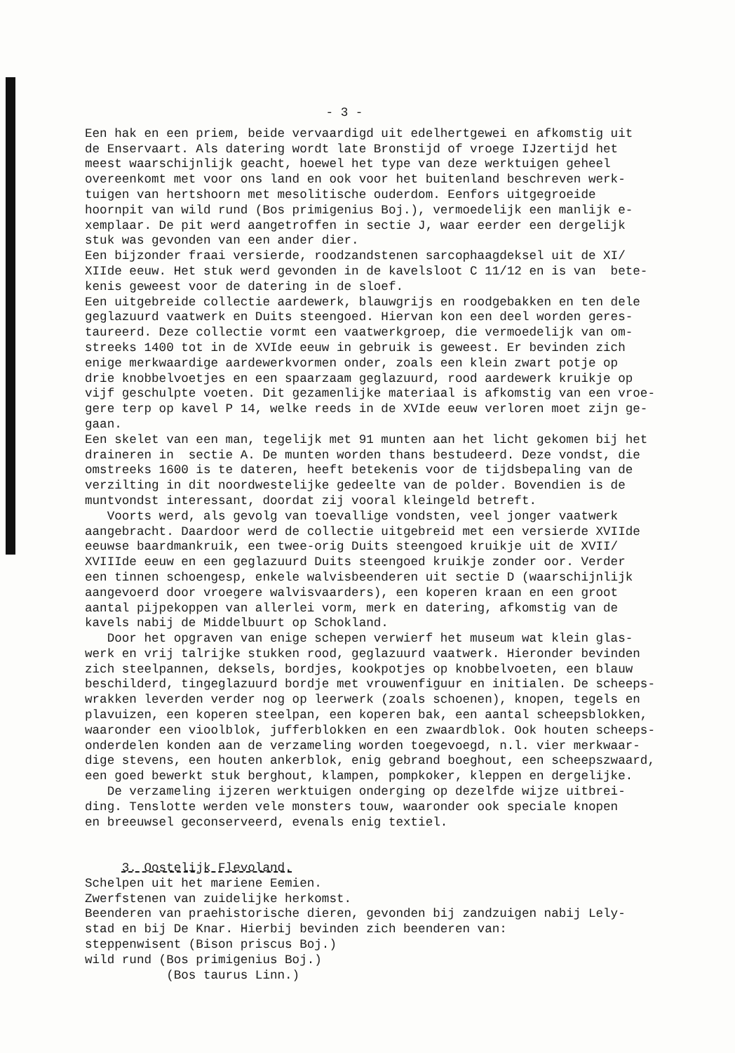- 3 -
Een hak en een priem, beide vervaardigd uit edelhertgewei en afkomstig uit de Enservaart. Als datering wordt late Bronstijd of vroege IJzertijd het meest waarschijnlijk geacht, hoewel het type van deze werktuigen geheel overeenkomt met voor ons land en ook voor het buitenland beschreven werk- tuigen van hertshoorn met mesolitische ouderdom. Eenfors uitgegroeide hoornpit van wild rund (Bos primigenius Boj.), vermoedelijk een manlijk e- xemplaar. De pit werd aangetroffen in sectie J, waar eerder een dergelijk stuk was gevonden van een ander dier. Een bijzonder fraai versierde, roodzandstenen sarcophaagdeksel uit de XI/ XIIde eeuw. Het stuk werd gevonden in de kavelsloot C 11/12 en is van bete- kenis geweest voor de datering in de sloef. Een uitgebreide collectie aardewerk, blauwgrijs en roodgebakken en ten dele geglazuurd vaatwerk en Duits steengoed. Hiervan kon een deel worden geres- taureerd. Deze collectie vormt een vaatwerkgroep, die vermoedelijk van om- streeks 1400 tot in de XVIde eeuw in gebruik is geweest. Er bevinden zich enige merkwaardige aardewerkvormen onder, zoals een klein zwart potje op drie knobbelvoetjes en een spaarzaam geglazuurd, rood aardewerk kruikje op vijf geschulpte voeten. Dit gezamenlijke materiaal is afkomstig van een vroe- gere terp op kavel P 14, welke reeds in de XVIde eeuw verloren moet zijn ge- gaan. Een skelet van een man, tegelijk met 91 munten aan het licht gekomen bij het draineren in sectie A. De munten worden thans bestudeerd. Deze vondst, die omstreeks 1600 is te dateren, heeft betekenis voor de tijdsbepaling van de verzilting in dit noordwestelijke gedeelte van de polder. Bovendien is de muntvondst interessant, doordat zij vooral kleingeld betreft. Voorts werd, als gevolg van toevallige vondsten, veel jonger vaatwerk aangebracht. Daardoor werd de collectie uitgebreid met een versierde XVIIde eeuwse baardmankruik, een twee-orig Duits steengoed kruikje uit de XVII/ XVIIIde eeuw en een geglazuurd Duits steengoed kruikje zonder oor. Verder een tinnen schoengesp, enkele walvisbeenderen uit sectie D (waarschijnlijk aangevoerd door vroegere walvisvaarders), een koperen kraan en een groot aantal pijpekoppen van allerlei vorm, merk en datering, afkomstig van de kavels nabij de Middelbuurt op Schokland. Door het opgraven van enige schepen verwierf het museum wat klein glas- werk en vrij talrijke stukken rood, geglazuurd vaatwerk. Hieronder bevinden zich steelpannen, deksels, bordjes, kookpotjes op knobbelvoeten, een blauw beschilderd, tingeglazuurd bordje met vrouwenfiguur en initialen. De scheeps- wrakken leverden verder nog op leerwerk (zoals schoenen), knopen, tegels en plavuizen, een koperen steelpan, een koperen bak, een aantal scheepsblokken, waaronder een vioolblok, jufferblokken en een zwaardblok. Ook houten scheeps- onderdelen konden aan de verzameling worden toegevoegd, n.l. vier merkwaar- dige stevens, een houten ankerblok, enig gebrand boeghout, een scheepszwaard, een goed bewerkt stuk berghout, klampen, pompkoker, kleppen en dergelijke. De verzameling ijzeren werktuigen onderging op dezelfde wijze uitbrei- ding. Tenslotte werden vele monsters touw, waaronder ook speciale knopen en breeuwsel geconserveerd, evenals enig textiel. 3. Oostelijk Flevoland. Schelpen uit het mariene Eemien. Zwerfstenen van zuidelijke herkomst. Beenderen van praehistorische dieren, gevonden bij zandzuigen nabij Lely- stad en bij De Knar. Hierbij bevinden zich beenderen van: steppenwisent (Bison priscus Boj.) wild rund (Bos primigenius Boj.) (Bos taurus Linn.)